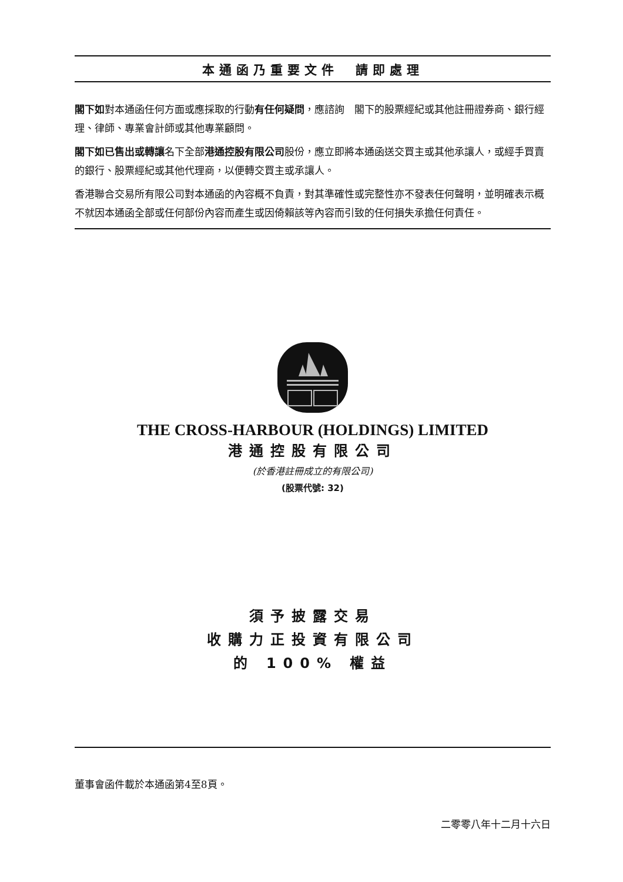本通函乃重要文件　請即處理
閣下如對本通函任何方面或應採取的行動有任何疑問，應諮詢　閣下的股票經紀或其他註冊證券商、銀行經理、律師、專業會計師或其他專業顧問。
閣下如已售出或轉讓名下全部港通控股有限公司股份，應立即將本通函送交買主或其他承讓人，或經手買賣的銀行、股票經紀或其他代理商，以便轉交買主或承讓人。
香港聯合交易所有限公司對本通函的內容概不負責，對其準確性或完整性亦不發表任何聲明，並明確表示概不就因本通函全部或任何部份內容而產生或因倚賴該等內容而引致的任何損失承擔任何責任。
THE CROSS-HARBOUR (HOLDINGS) LIMITED
港通控股有限公司
(於香港註冊成立的有限公司)
(股票代號: 32)
須予披露交易
收購力正投資有限公司
的 100% 權益
董事會函件載於本通函第4至8頁。
二零零八年十二月十六日